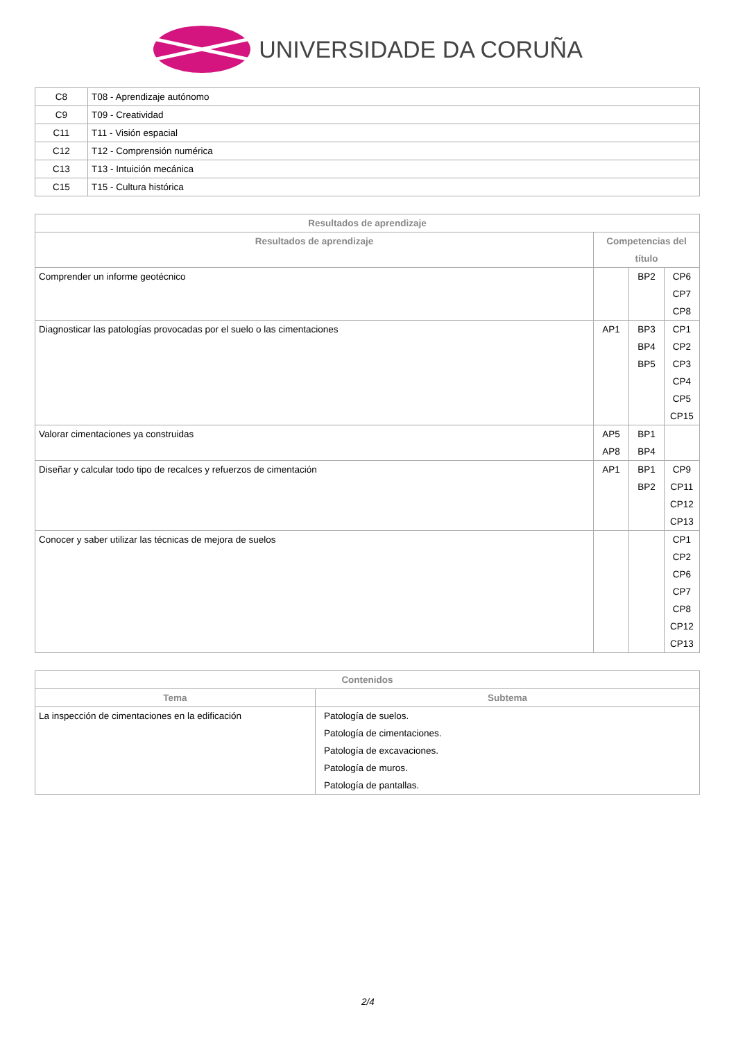UNIVERSIDADE DA CORUÑA
| C8 | T08 - Aprendizaje autónomo |
| C9 | T09 - Creatividad |
| C11 | T11 - Visión espacial |
| C12 | T12 - Comprensión numérica |
| C13 | T13 - Intuición mecánica |
| C15 | T15 - Cultura histórica |
| Resultados de aprendizaje | | | |
| --- | --- | --- | --- |
| Resultados de aprendizaje | Competencias del título | | |
| Comprender un informe geotécnico | | BP2 | CP6 CP7 CP8 |
| Diagnosticar las patologías provocadas por el suelo o las cimentaciones | AP1 | BP3 BP4 BP5 | CP1 CP2 CP3 CP4 CP5 CP15 |
| Valorar cimentaciones ya construidas | AP5 AP8 | BP1 BP4 | |
| Diseñar y calcular todo tipo de recalces y refuerzos de cimentación | AP1 | BP1 BP2 | CP9 CP11 CP12 CP13 |
| Conocer y saber utilizar las técnicas de mejora de suelos | | | CP1 CP2 CP6 CP7 CP8 CP12 CP13 |
| Contenidos | |
| --- | --- |
| Tema | Subtema |
| La inspección de cimentaciones en la edificación | Patología de suelos. Patología de cimentaciones. Patología de excavaciones. Patología de muros. Patología de pantallas. |
2/4